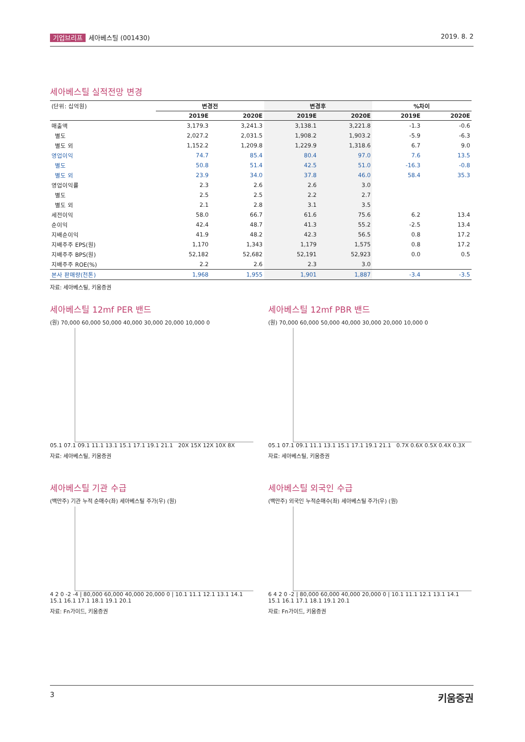기업브리프 세아베스틸 (001430) 2019. 8. 2
세아베스틸 실적전망 변경
| (단위: 십억원) | 변경전 | | 변경후 | | %차이 | |
| | 2019E | 2020E | 2019E | 2020E | 2019E | 2020E |
| 매출액 | 3,179.3 | 3,241.3 | 3,138.1 | 3,221.8 | -1.3 | -0.6 |
| 별도 | 2,027.2 | 2,031.5 | 1,908.2 | 1,903.2 | -5.9 | -6.3 |
| 별도 외 | 1,152.2 | 1,209.8 | 1,229.9 | 1,318.6 | 6.7 | 9.0 |
| 영업이익 | 74.7 | 85.4 | 80.4 | 97.0 | 7.6 | 13.5 |
| 별도 | 50.8 | 51.4 | 42.5 | 51.0 | -16.3 | -0.8 |
| 별도 외 | 23.9 | 34.0 | 37.8 | 46.0 | 58.4 | 35.3 |
| 영업이익률 | 2.3 | 2.6 | 2.6 | 3.0 | | |
| 별도 | 2.5 | 2.5 | 2.2 | 2.7 | | |
| 별도 외 | 2.1 | 2.8 | 3.1 | 3.5 | | |
| 세전이익 | 58.0 | 66.7 | 61.6 | 75.6 | 6.2 | 13.4 |
| 순이익 | 42.4 | 48.7 | 41.3 | 55.2 | -2.5 | 13.4 |
| 지배순이익 | 41.9 | 48.2 | 42.3 | 56.5 | 0.8 | 17.2 |
| 지배주주 EPS(원) | 1,170 | 1,343 | 1,179 | 1,575 | 0.8 | 17.2 |
| 지배주주 BPS(원) | 52,182 | 52,682 | 52,191 | 52,923 | 0.0 | 0.5 |
| 지배주주 ROE(%) | 2.2 | 2.6 | 2.3 | 3.0 | | |
| 본사 판매량(천톤) | 1,968 | 1,955 | 1,901 | 1,887 | -3.4 | -3.5 |
자료: 세아베스틸, 키움증권
세아베스틸 12mf PER 밴드
(원) 70,000 60,000 50,000 40,000 30,000 20,000 10,000 0
05.1 07.1 09.1 11.1 13.1 15.1 17.1 19.1 21.1 20X 15X 12X 10X 8X
자료: 세아베스틸, 키움증권
세아베스틸 12mf PBR 밴드
(원) 70,000 60,000 50,000 40,000 30,000 20,000 10,000 0
05.1 07.1 09.1 11.1 13.1 15.1 17.1 19.1 21.1 0.7X 0.6X 0.5X 0.4X 0.3X
자료: 세아베스틸, 키움증권
세아베스틸 기관 수급
(백만주) 기관 누적 순매수(좌) 세아베스틸 주가(우) (원)
4 2 0 -2 -4 | 80,000 60,000 40,000 20,000 0 | 10.1 11.1 12.1 13.1 14.1 15.1 16.1 17.1 18.1 19.1 20.1
자료: Fn가이드, 키움증권
세아베스틸 외국인 수급
(백만주) 외국인 누적순매수(좌) 세아베스틸 주가(우) (원)
6 4 2 0 -2 | 80,000 60,000 40,000 20,000 0 | 10.1 11.1 12.1 13.1 14.1 15.1 16.1 17.1 18.1 19.1 20.1
자료: Fn가이드, 키움증권
3
키움증권